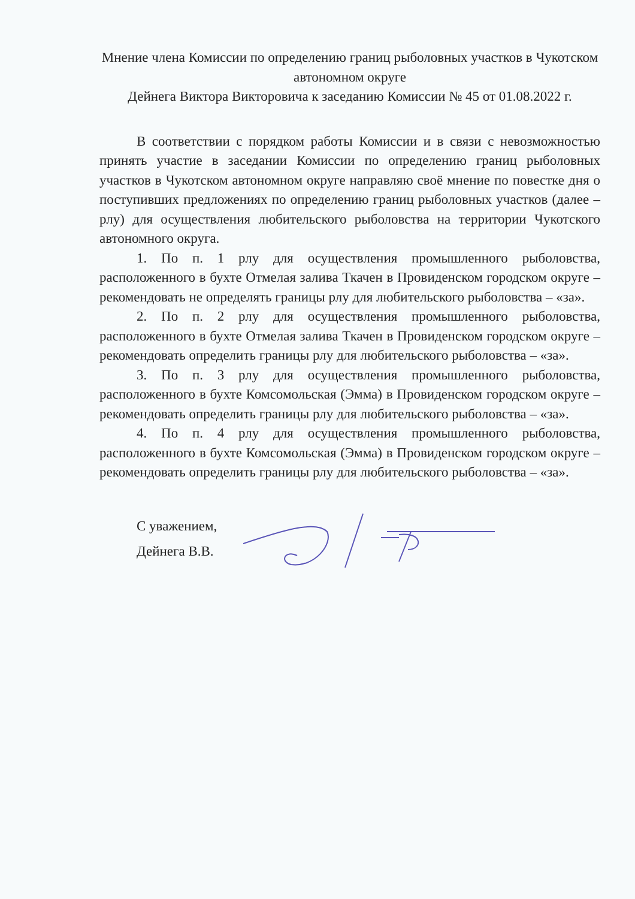Мнение члена Комиссии по определению границ рыболовных участков в Чукотском автономном округе
Дейнега Виктора Викторовича к заседанию Комиссии № 45 от 01.08.2022 г.
В соответствии с порядком работы Комиссии и в связи с невозможностью принять участие в заседании Комиссии по определению границ рыболовных участков в Чукотском автономном округе направляю своё мнение по повестке дня о поступивших предложениях по определению границ рыболовных участков (далее – рлу) для осуществления любительского рыболовства на территории Чукотского автономного округа.
1. По п. 1 рлу для осуществления промышленного рыболовства, расположенного в бухте Отмелая залива Ткачен в Провиденском городском округе – рекомендовать не определять границы рлу для любительского рыболовства – «за».
2. По п. 2 рлу для осуществления промышленного рыболовства, расположенного в бухте Отмелая залива Ткачен в Провиденском городском округе – рекомендовать определить границы рлу для любительского рыболовства – «за».
3. По п. 3 рлу для осуществления промышленного рыболовства, расположенного в бухте Комсомольская (Эмма) в Провиденском городском округе – рекомендовать определить границы рлу для любительского рыболовства – «за».
4. По п. 4 рлу для осуществления промышленного рыболовства, расположенного в бухте Комсомольская (Эмма) в Провиденском городском округе – рекомендовать определить границы рлу для любительского рыболовства – «за».
С уважением,
Дейнега В.В.